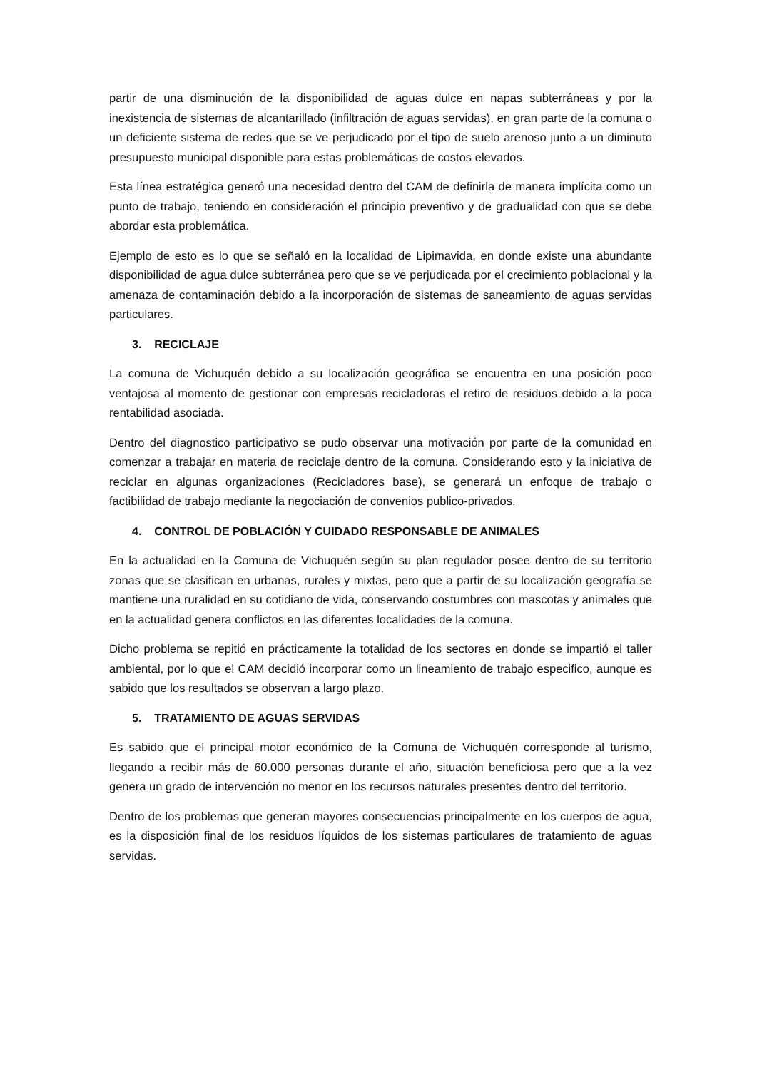partir de una disminución de la disponibilidad de aguas dulce en napas subterráneas y por la inexistencia de sistemas de alcantarillado (infiltración de aguas servidas), en gran parte de la comuna o un deficiente sistema de redes que se ve perjudicado por el tipo de suelo arenoso junto a un diminuto presupuesto municipal disponible para estas problemáticas de costos elevados.
Esta línea estratégica generó una necesidad dentro del CAM de definirla de manera implícita como un punto de trabajo, teniendo en consideración el principio preventivo y de gradualidad con que se debe abordar esta problemática.
Ejemplo de esto es lo que se señaló en la localidad de Lipimavida, en donde existe una abundante disponibilidad de agua dulce subterránea pero que se ve perjudicada por el crecimiento poblacional y la amenaza de contaminación debido a la incorporación de sistemas de saneamiento de aguas servidas particulares.
3. RECICLAJE
La comuna de Vichuquén debido a su localización geográfica se encuentra en una posición poco ventajosa al momento de gestionar con empresas recicladoras el retiro de residuos debido a la poca rentabilidad asociada.
Dentro del diagnostico participativo se pudo observar una motivación por parte de la comunidad en comenzar a trabajar en materia de reciclaje dentro de la comuna. Considerando esto y la iniciativa de reciclar en algunas organizaciones (Recicladores base), se generará un enfoque de trabajo o factibilidad de trabajo mediante la negociación de convenios publico-privados.
4. CONTROL DE POBLACIÓN Y CUIDADO RESPONSABLE DE ANIMALES
En la actualidad en la Comuna de Vichuquén según su plan regulador posee dentro de su territorio zonas que se clasifican en urbanas, rurales y mixtas, pero que a partir de su localización geografía se mantiene una ruralidad en su cotidiano de vida, conservando costumbres con mascotas y animales que en la actualidad genera conflictos en las diferentes localidades de la comuna.
Dicho problema se repitió en prácticamente la totalidad de los sectores en donde se impartió el taller ambiental, por lo que el CAM decidió incorporar como un lineamiento de trabajo especifico, aunque es sabido que los resultados se observan a largo plazo.
5. TRATAMIENTO DE AGUAS SERVIDAS
Es sabido que el principal motor económico de la Comuna de Vichuquén corresponde al turismo, llegando a recibir más de 60.000 personas durante el año, situación beneficiosa pero que a la vez genera un grado de intervención no menor en los recursos naturales presentes dentro del territorio.
Dentro de los problemas que generan mayores consecuencias principalmente en los cuerpos de agua, es la disposición final de los residuos líquidos de los sistemas particulares de tratamiento de aguas servidas.